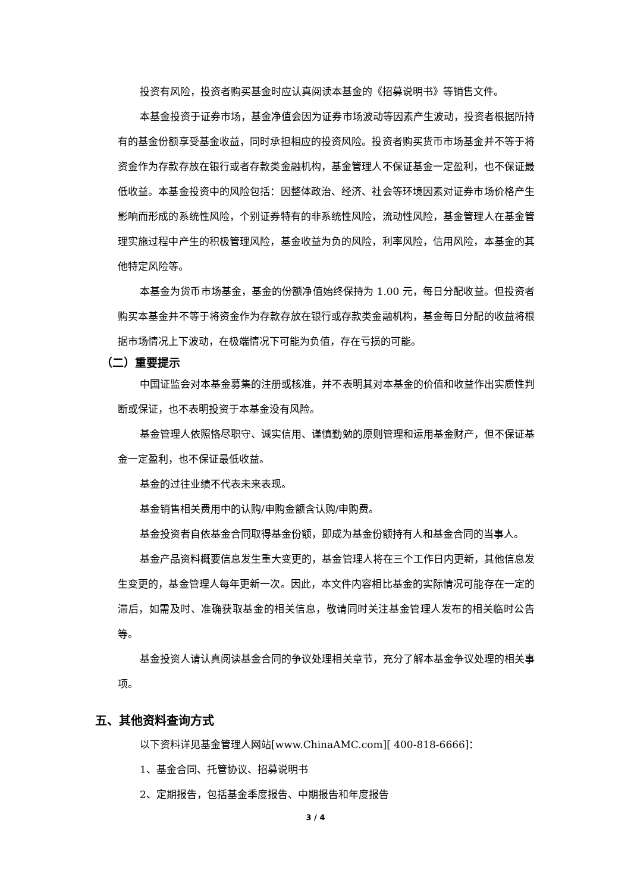投资有风险，投资者购买基金时应认真阅读本基金的《招募说明书》等销售文件。
本基金投资于证券市场，基金净值会因为证券市场波动等因素产生波动，投资者根据所持有的基金份额享受基金收益，同时承担相应的投资风险。投资者购买货币市场基金并不等于将资金作为存款存放在银行或者存款类金融机构，基金管理人不保证基金一定盈利，也不保证最低收益。本基金投资中的风险包括：因整体政治、经济、社会等环境因素对证券市场价格产生影响而形成的系统性风险，个别证券特有的非系统性风险，流动性风险，基金管理人在基金管理实施过程中产生的积极管理风险，基金收益为负的风险，利率风险，信用风险，本基金的其他特定风险等。
本基金为货币市场基金，基金的份额净值始终保持为 1.00 元，每日分配收益。但投资者购买本基金并不等于将资金作为存款存放在银行或存款类金融机构，基金每日分配的收益将根据市场情况上下波动，在极端情况下可能为负值，存在亏损的可能。
（二）重要提示
中国证监会对本基金募集的注册或核准，并不表明其对本基金的价值和收益作出实质性判断或保证，也不表明投资于本基金没有风险。
基金管理人依照恪尽职守、诚实信用、谨慎勤勉的原则管理和运用基金财产，但不保证基金一定盈利，也不保证最低收益。
基金的过往业绩不代表未来表现。
基金销售相关费用中的认购/申购金额含认购/申购费。
基金投资者自依基金合同取得基金份额，即成为基金份额持有人和基金合同的当事人。
基金产品资料概要信息发生重大变更的，基金管理人将在三个工作日内更新，其他信息发生变更的，基金管理人每年更新一次。因此，本文件内容相比基金的实际情况可能存在一定的滞后，如需及时、准确获取基金的相关信息，敬请同时关注基金管理人发布的相关临时公告等。
基金投资人请认真阅读基金合同的争议处理相关章节，充分了解本基金争议处理的相关事项。
五、其他资料查询方式
以下资料详见基金管理人网站[www.ChinaAMC.com][ 400-818-6666]：
1、基金合同、托管协议、招募说明书
2、定期报告，包括基金季度报告、中期报告和年度报告
3 / 4